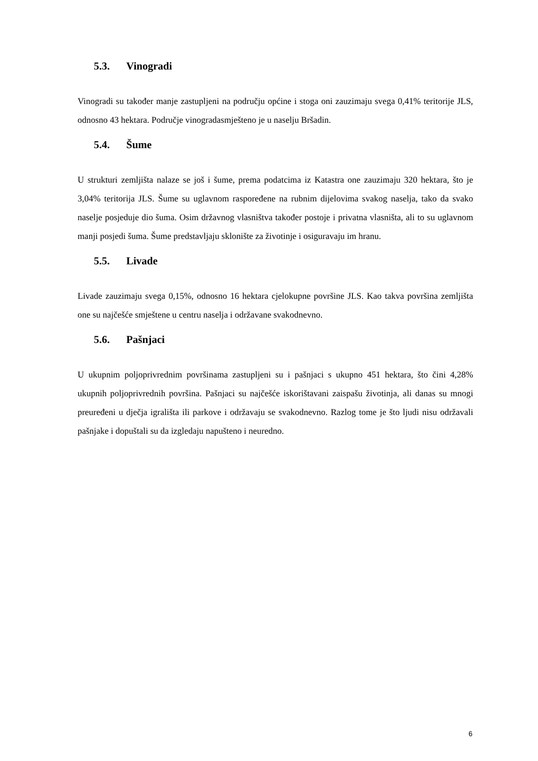5.3. Vinogradi
Vinogradi su također manje zastupljeni na području općine i stoga oni zauzimaju svega 0,41% teritorije JLS, odnosno 43 hektara. Područje vinogradasmješteno je u naselju Bršadin.
5.4. Šume
U strukturi zemljišta nalaze se još i šume, prema podatcima iz Katastra one zauzimaju 320 hektara, što je 3,04% teritorija JLS. Šume su uglavnom raspoređene na rubnim dijelovima svakog naselja, tako da svako naselje posjeduje dio šuma. Osim državnog vlasništva također postoje i privatna vlasništa, ali to su uglavnom manji posjedi šuma. Šume predstavljaju sklonište za životinje i osiguravaju im hranu.
5.5. Livade
Livade zauzimaju svega 0,15%, odnosno 16 hektara cjelokupne površine JLS. Kao takva površina zemljišta one su najčešće smještene u centru naselja i održavane svakodnevno.
5.6. Pašnjaci
U ukupnim poljoprivrednim površinama zastupljeni su i pašnjaci s ukupno 451 hektara, što čini 4,28% ukupnih poljoprivrednih površina. Pašnjaci su najčešće iskorištavani zaispašu životinja, ali danas su mnogi preuređeni u dječja igrališta ili parkove i održavaju se svakodnevno. Razlog tome je što ljudi nisu održavali pašnjake i dopuštali su da izgledaju napušteno i neuredno.
6